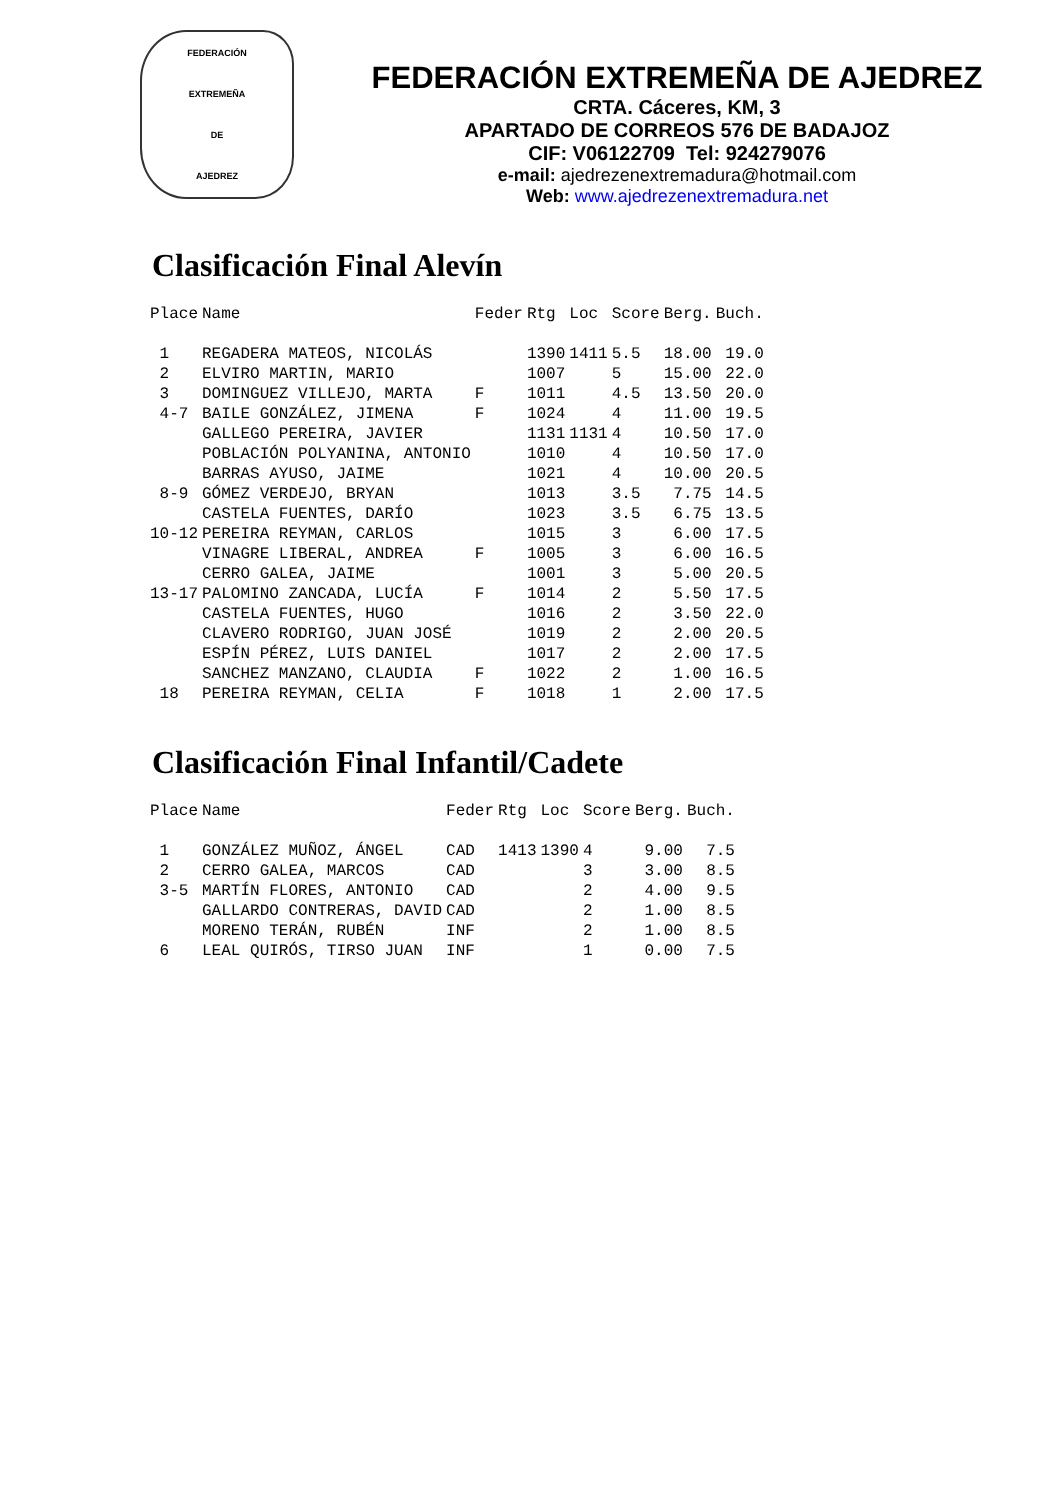FEDERACIÓN
EXTREMEÑA
DE
AJEDREZ
FEDERACIÓN EXTREMEÑA DE AJEDREZ
CRTA. Cáceres, KM, 3
APARTADO DE CORREOS 576 DE BADAJOZ
CIF: V06122709 Tel: 924279076
e-mail: ajedrezenextremadura@hotmail.com
Web: www.ajedrezenextremadura.net
Clasificación Final Alevín
| Place | Name | Feder | Rtg | Loc | Score | Berg. | Buch. |
| --- | --- | --- | --- | --- | --- | --- | --- |
| 1 | REGADERA MATEOS, NICOLÁS | | 1390 | 1411 | 5.5 | 18.00 | 19.0 |
| 2 | ELVIRO MARTIN, MARIO | | 1007 | | 5 | 15.00 | 22.0 |
| 3 | DOMINGUEZ VILLEJO, MARTA | F | 1011 | | 4.5 | 13.50 | 20.0 |
| 4-7 | BAILE GONZÁLEZ, JIMENA | F | 1024 | | 4 | 11.00 | 19.5 |
| | GALLEGO PEREIRA, JAVIER | | 1131 | 1131 | 4 | 10.50 | 17.0 |
| | POBLACIÓN POLYANINA, ANTONIO | | 1010 | | 4 | 10.50 | 17.0 |
| | BARRAS AYUSO, JAIME | | 1021 | | 4 | 10.00 | 20.5 |
| 8-9 | GÓMEZ VERDEJO, BRYAN | | 1013 | | 3.5 | 7.75 | 14.5 |
| | CASTELA FUENTES, DARÍO | | 1023 | | 3.5 | 6.75 | 13.5 |
| 10-12 | PEREIRA REYMAN, CARLOS | | 1015 | | 3 | 6.00 | 17.5 |
| | VINAGRE LIBERAL, ANDREA | F | 1005 | | 3 | 6.00 | 16.5 |
| | CERRO GALEA, JAIME | | 1001 | | 3 | 5.00 | 20.5 |
| 13-17 | PALOMINO ZANCADA, LUCÍA | F | 1014 | | 2 | 5.50 | 17.5 |
| | CASTELA FUENTES, HUGO | | 1016 | | 2 | 3.50 | 22.0 |
| | CLAVERO RODRIGO, JUAN JOSÉ | | 1019 | | 2 | 2.00 | 20.5 |
| | ESPÍN PÉREZ, LUIS DANIEL | | 1017 | | 2 | 2.00 | 17.5 |
| | SANCHEZ MANZANO, CLAUDIA | F | 1022 | | 2 | 1.00 | 16.5 |
| 18 | PEREIRA REYMAN, CELIA | F | 1018 | | 1 | 2.00 | 17.5 |
Clasificación Final Infantil/Cadete
| Place | Name | Feder | Rtg | Loc | Score | Berg. | Buch. |
| --- | --- | --- | --- | --- | --- | --- | --- |
| 1 | GONZÁLEZ MUÑOZ, ÁNGEL | CAD | 1413 | 1390 | 4 | 9.00 | 7.5 |
| 2 | CERRO GALEA, MARCOS | CAD | | | 3 | 3.00 | 8.5 |
| 3-5 | MARTÍN FLORES, ANTONIO | CAD | | | 2 | 4.00 | 9.5 |
| | GALLARDO CONTRERAS, DAVID | CAD | | | 2 | 1.00 | 8.5 |
| | MORENO TERÁN, RUBÉN | INF | | | 2 | 1.00 | 8.5 |
| 6 | LEAL QUIRÓS, TIRSO JUAN | INF | | | 1 | 0.00 | 7.5 |